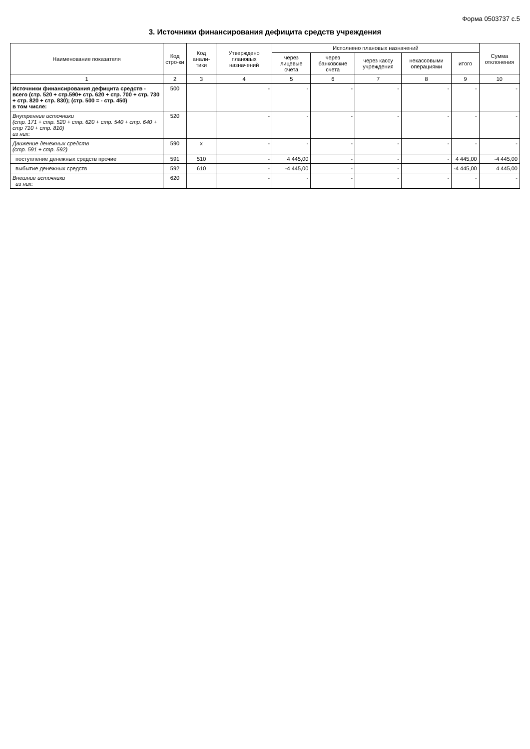Форма 0503737 с.5
3. Источники финансирования дефицита средств учреждения
| Наименование показателя | Код стро-ки | Код анали-тики | Утверждено плановых назначений | Исполнено плановых назначений | | | | | Сумма отклонения |
| --- | --- | --- | --- | --- | --- | --- | --- | --- | --- |
| | | | | через лицевые счета | через банковские счета | через кассу учреждения | некассовыми операциями | итого | |
| 1 | 2 | 3 | 4 | 5 | 6 | 7 | 8 | 9 | 10 |
| Источники финансирования дефицита средств - всего (стр. 520 + стр.590+ стр. 620 + стр. 700 + стр. 730 + стр. 820 + стр. 830); (стр. 500 = - стр. 450) в том числе: | 500 | | - | - | - | - | - | - | - |
| Внутренние источники (стр. 171 + стр. 520 + стр. 620 + стр. 540 + стр. 640 + стр 710 + стр. 810) из них: | 520 | | - | - | - | - | - | - | - |
| Движение денежных средств (стр. 591 + стр. 592) | 590 | x | - | - | - | - | - | - | - |
| поступление денежных средств прочие | 591 | 510 | - | 4 445,00 | - | - | - | 4 445,00 | -4 445,00 |
| выбытие денежных средств | 592 | 610 | - | -4 445,00 | - | - | | -4 445,00 | 4 445,00 |
| Внешние источники из них: | 620 | | - | - | - | - | - | - | - |